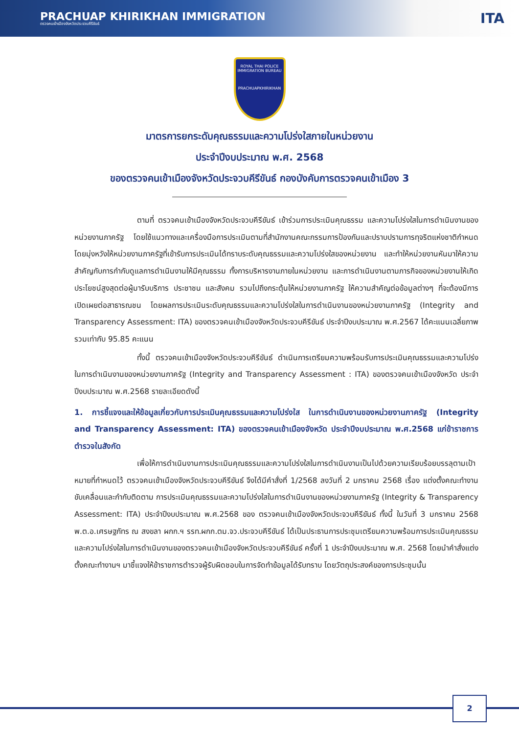PRACHUAP KHIRIKHAN IMMIGRATION
ตรวจคนเข้าเมืองจังหวัดประจวบคีรีขันธ์
ITA
ROYAL THAI POLICE
IMMIGRATION BUREAU
PRACHUAPKHIRIKHAN
มาตรการยกระดับคุณธรรมและความโปร่งใสภายในหน่วยงาน
ประจำปีงบประมาณ พ.ศ. 2568
ของตรวจคนเข้าเมืองจังหวัดประจวบคีรีขันธ์ กองบังคับการตรวจคนเข้าเมือง 3
ตามที่ ตรวจคนเข้าเมืองจังหวัดประจวบคีรีขันธ์ เข้าร่วมการประเมินคุณธรรม และความโปร่งใสในการดำเนินงานของหน่วยงานภาครัฐ โดยใช้แนวทางและเครื่องมือการประเมินตามที่สำนักงานคณะกรรมการป้องกันและปราบปรามการทุจริตแห่งชาติกำหนด โดยมุ่งหวังให้หน่วยงานภาครัฐที่เข้ารับการประเมินได้ทราบระดับคุณธรรมและความโปร่งใสของหน่วยงาน และทำให้หน่วยงานหันมาให้ความสำคัญกับการกำกับดูแลการดำเนินงานให้มีคุณธรรม ทั้งการบริหารงานภายในหน่วยงาน และการดำเนินงานตามภารกิจของหน่วยงานให้เกิดประโยชน์สูงสุดต่อผู้มารับบริการ ประชาชน และสังคม รวมไปถึงกระตุ้นให้หน่วยงานภาครัฐ ให้ความสำคัญต่อข้อมูลต่างๆ ที่จะต้องมีการเปิดเผยต่อสาธารณชน โดยผลการประเมินระดับคุณธรรมและความโปร่งใสในการดำเนินงานของหน่วยงานภาครัฐ (Integrity and Transparency Assessment: ITA) ของตรวจคนเข้าเมืองจังหวัดประจวบคีรีขันธ์ ประจำปีงบประมาณ พ.ศ.2567 ได้คะแนนเฉลี่ยภาพรวมเท่ากับ 95.85 คะแนน
ทั้งนี้ ตรวจคนเข้าเมืองจังหวัดประจวบคีรีขันธ์ ดำเนินการเตรียมความพร้อมรับการประเมินคุณธรรมและความโปร่ง ในการดำเนินงานของหน่วยงานภาครัฐ (Integrity and Transparency Assessment : ITA) ของตรวจคนเข้าเมืองจังหวัด ประจำปีงบประมาณ พ.ศ.2568 รายละเอียดดังนี้
1. การชี้แจงและให้ข้อมูลเกี่ยวกับการประเมินคุณธรรมและความโปร่งใส ในการดำเนินงานของหน่วยงานภาครัฐ (Integrity and Transparency Assessment: ITA) ของตรวจคนเข้าเมืองจังหวัด ประจำปีงบประมาณ พ.ศ.2568 แก่ข้าราชการตำรวจในสังกัด
เพื่อให้การดำเนินงานการประเมินคุณธรรมและความโปร่งใสในการดำเนินงานเป็นไปด้วยความเรียบร้อยบรรลุตามเป้าหมายที่กำหนดไว้ ตรวจคนเข้าเมืองจังหวัดประจวบคีรีขันธ์ จึงได้มีคำสั่งที่ 1/2568 ลงวันที่ 2 มกราคม 2568 เรื่อง แต่งตั้งคณะทำงานขับเคลื่อนและกำกับติดตาม การประเมินคุณธรรมและความโปร่งใสในการดำเนินงานของหน่วยงานภาครัฐ (Integrity & Transparency Assessment: ITA) ประจำปีงบประมาณ พ.ศ.2568 ของ ตรวจคนเข้าเมืองจังหวัดประจวบคีรีขันธ์ ทั้งนี้ ในวันที่ 3 มกราคม 2568 พ.ต.อ.เศรษฐภัทร ณ สงขลา ผกก.ฯ รรท.ผกก.ตม.จว.ประจวบคีรีขันธ์ ได้เป็นประธานการประชุมเตรียมความพร้อมการประเมินคุณธรรมและความโปร่งใสในการดำเนินงานของตรวจคนเข้าเมืองจังหวัดประจวบคีรีขันธ์ ครั้งที่ 1 ประจำปีงบประมาณ พ.ศ. 2568 โดยนำคำสั่งแต่งตั้งคณะทำงานฯ มาชี้แจงให้ข้าราชการตำรวจผู้รับผิดชอบในการจัดทำข้อมูลได้รับทราบ โดยวัตถุประสงค์ของการประชุมนั้น
2